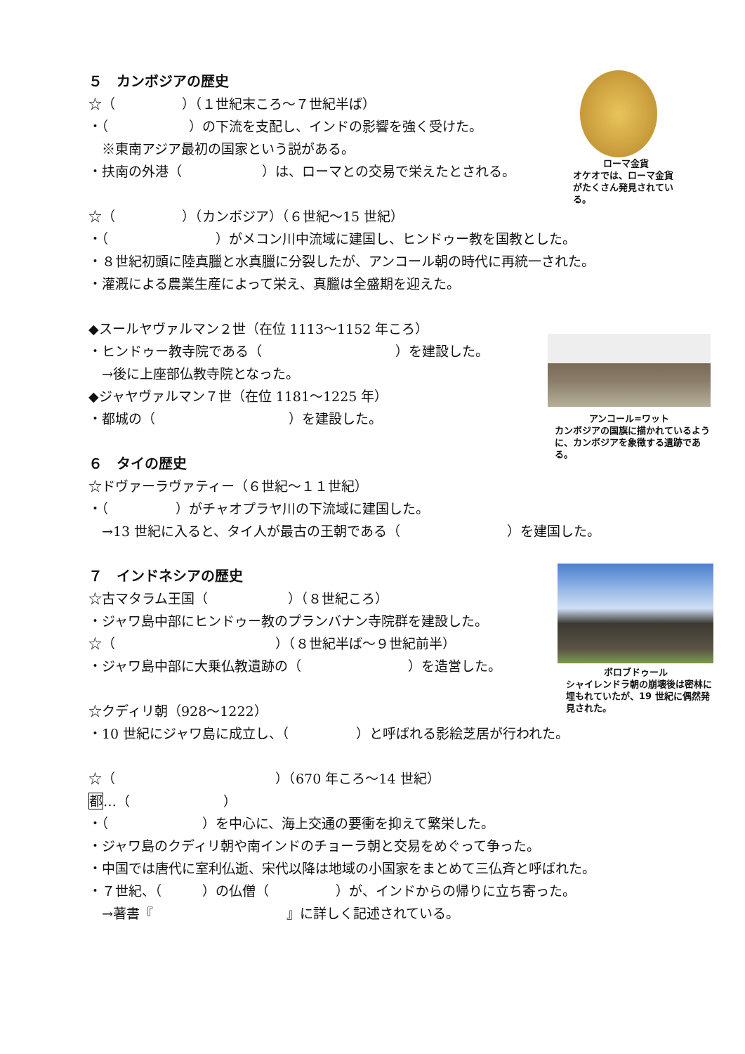５　カンボジアの歴史
☆（　　　　　）（１世紀末ころ～７世紀半ば）
・（　　　　　　）の下流を支配し、インドの影響を強く受けた。
　※東南アジア最初の国家という説がある。
・扶南の外港（　　　　　　）は、ローマとの交易で栄えたとされる。
☆（　　　　　）（カンボジア）（６世紀～15 世紀）
・（　　　　　　　　）がメコン川中流域に建国し、ヒンドゥー教を国教とした。
・８世紀初頭に陸真臘と水真臘に分裂したが、アンコール朝の時代に再統一された。
・灌漑による農業生産によって栄え、真臘は全盛期を迎えた。
◆スールヤヴァルマン２世（在位 1113～1152 年ころ）
・ヒンドゥー教寺院である（　　　　　　　　　　）を建設した。
　→後に上座部仏教寺院となった。
◆ジャヤヴァルマン７世（在位 1181～1225 年）
・都城の（　　　　　　　　　　）を建設した。
６　タイの歴史
☆ドヴァーラヴァティー（６世紀～１１世紀）
・（　　　　　）がチャオプラヤ川の下流域に建国した。
　→13 世紀に入ると、タイ人が最古の王朝である（　　　　　　　　）を建国した。
７　インドネシアの歴史
☆古マタラム王国（　　　　　　）（８世紀ころ）
・ジャワ島中部にヒンドゥー教のプランバナン寺院群を建設した。
☆（　　　　　　　　　　　　）（８世紀半ば～９世紀前半）
・ジャワ島中部に大乗仏教遺跡の（　　　　　　　　）を造営した。
☆クディリ朝（928～1222）
・10 世紀にジャワ島に成立し、（　　　　　）と呼ばれる影絵芝居が行われた。
☆（　　　　　　　　　　　　）（670 年ころ～14 世紀）
都…（　　　　　　　）
・（　　　　　　　）を中心に、海上交通の要衝を抑えて繁栄した。
・ジャワ島のクディリ朝や南インドのチョーラ朝と交易をめぐって争った。
・中国では唐代に室利仏逝、宋代以降は地域の小国家をまとめて三仏斉と呼ばれた。
・７世紀、（　　　）の仏僧（　　　　　）が、インドからの帰りに立ち寄った。
　→著書『　　　　　　　　　　』に詳しく記述されている。
ローマ金貨
オケオでは、ローマ金貨がたくさん発見されている。
アンコール=ワット
カンボジアの国旗に描かれているように、カンボジアを象徴する遺跡である。
ボロブドゥール
シャイレンドラ朝の崩壊後は密林に埋もれていたが、19 世紀に偶然発見された。